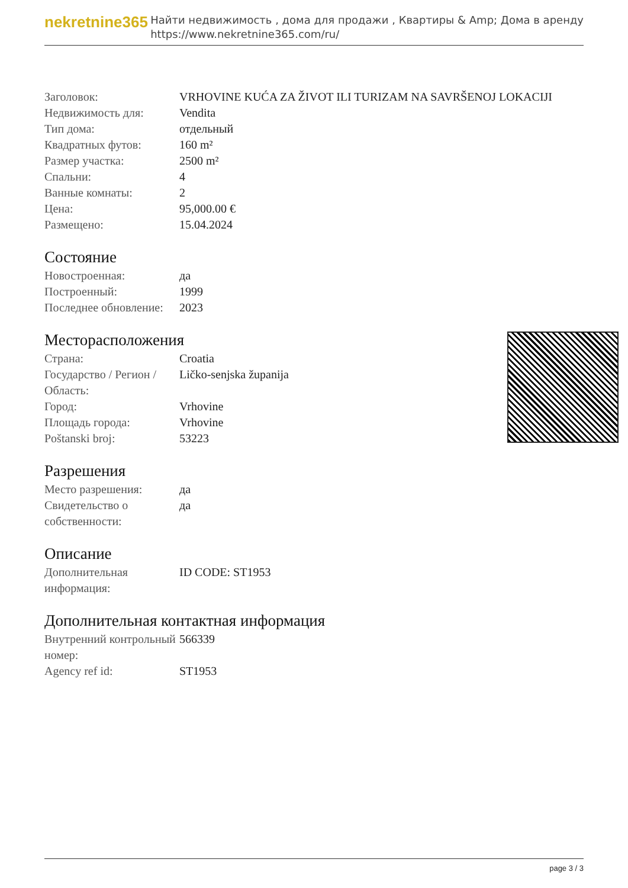nekretnine365
Найти недвижимость , дома для продажи , Квартиры & Amp; Дома в аренду
https://www.nekretnine365.com/ru/
| Заголовок: | VRHOVINE KUĆA ZA ŽIVOT ILI TURIZAM NA SAVRŠENOJ LOKACIJI |
| Недвижимость для: | Vendita |
| Тип дома: | отдельный |
| Квадратных футов: | 160 m² |
| Размер участка: | 2500 m² |
| Спальни: | 4 |
| Ванные комнаты: | 2 |
| Цена: | 95,000.00 € |
| Размещено: | 15.04.2024 |
Состояние
| Новостроенная: | да |
| Построенный: | 1999 |
| Последнее обновление: | 2023 |
Месторасположения
| Страна: | Croatia |
| Государство / Регион / Область: | Ličko-senjska županija |
| Город: | Vrhovine |
| Площадь города: | Vrhovine |
| Poštanski broj: | 53223 |
Разрешения
| Место разрешения: | да |
| Свидетельство о собственности: | да |
Описание
| Дополнительная информация: | ID CODE: ST1953 |
Дополнительная контактная информация
| Внутренний контрольный номер: | 566339 |
| Agency ref id: | ST1953 |
page 3 / 3